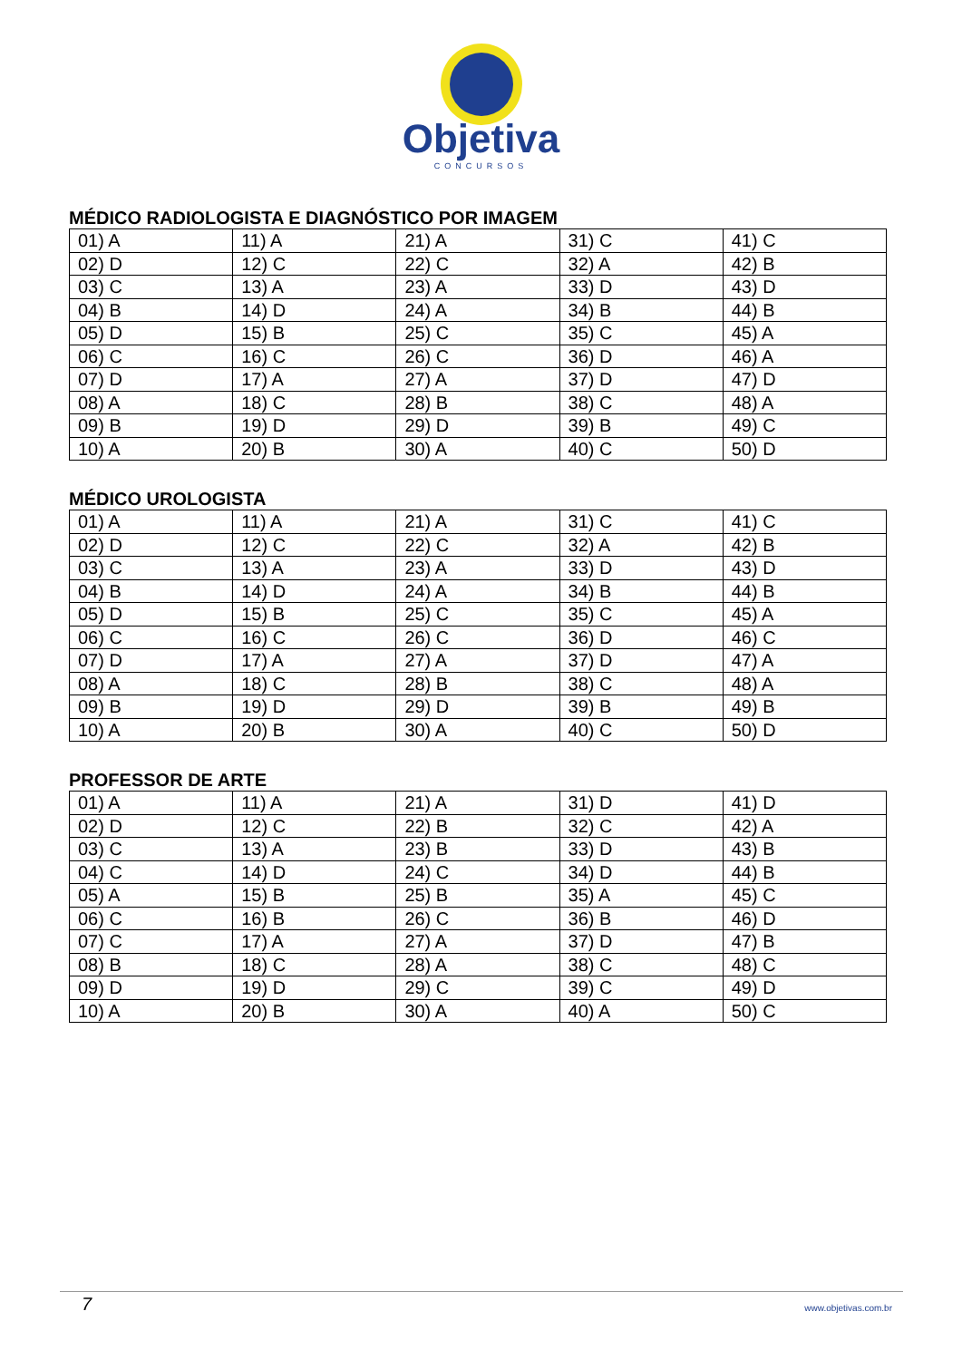Objetiva
CONCURSOS
MÉDICO RADIOLOGISTA E DIAGNÓSTICO POR IMAGEM
| 01) A | 11) A | 21) A | 31) C | 41) C |
| 02) D | 12) C | 22) C | 32) A | 42) B |
| 03) C | 13) A | 23) A | 33) D | 43) D |
| 04) B | 14) D | 24) A | 34) B | 44) B |
| 05) D | 15) B | 25) C | 35) C | 45) A |
| 06) C | 16) C | 26) C | 36) D | 46) A |
| 07) D | 17) A | 27) A | 37) D | 47) D |
| 08) A | 18) C | 28) B | 38) C | 48) A |
| 09) B | 19) D | 29) D | 39) B | 49) C |
| 10) A | 20) B | 30) A | 40) C | 50) D |
MÉDICO UROLOGISTA
| 01) A | 11) A | 21) A | 31) C | 41) C |
| 02) D | 12) C | 22) C | 32) A | 42) B |
| 03) C | 13) A | 23) A | 33) D | 43) D |
| 04) B | 14) D | 24) A | 34) B | 44) B |
| 05) D | 15) B | 25) C | 35) C | 45) A |
| 06) C | 16) C | 26) C | 36) D | 46) C |
| 07) D | 17) A | 27) A | 37) D | 47) A |
| 08) A | 18) C | 28) B | 38) C | 48) A |
| 09) B | 19) D | 29) D | 39) B | 49) B |
| 10) A | 20) B | 30) A | 40) C | 50) D |
PROFESSOR DE ARTE
| 01) A | 11) A | 21) A | 31) D | 41) D |
| 02) D | 12) C | 22) B | 32) C | 42) A |
| 03) C | 13) A | 23) B | 33) D | 43) B |
| 04) C | 14) D | 24) C | 34) D | 44) B |
| 05) A | 15) B | 25) B | 35) A | 45) C |
| 06) C | 16) B | 26) C | 36) B | 46) D |
| 07) C | 17) A | 27) A | 37) D | 47) B |
| 08) B | 18) C | 28) A | 38) C | 48) C |
| 09) D | 19) D | 29) C | 39) C | 49) D |
| 10) A | 20) B | 30) A | 40) A | 50) C |
7 www.objetivas.com.br